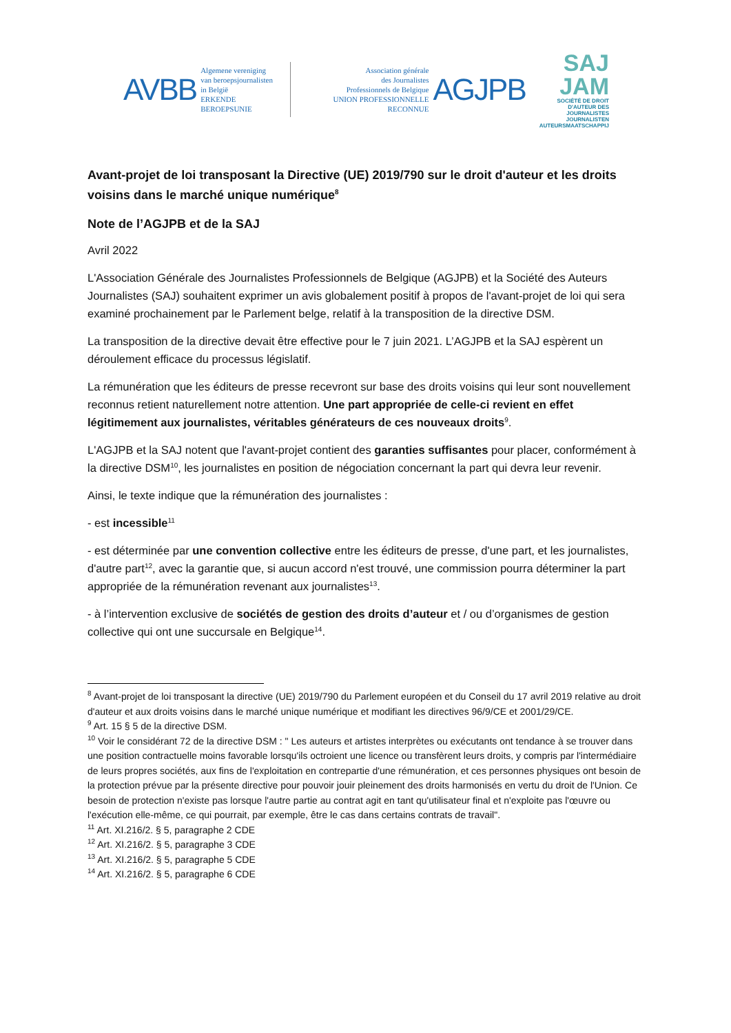AVBB Algemene vereniging
van beroepsjournalisten
in België
ERKENDE BEROEPSUNIE Association générale
des Journalistes
Professionnels de Belgique
UNION PROFESSIONNELLE RECONNUE AGJPB
SAJ
JAM
SOCIÉTÉ DE DROIT
D'AUTEUR DES JOURNALISTES
JOURNALISTEN
AUTEURSMAATSCHAPPIJ
Avant-projet de loi transposant la Directive (UE) 2019/790 sur le droit d'auteur et les droits voisins dans le marché unique numérique<sup>8</sup>
Note de l’AGJPB et de la SAJ
Avril 2022
L'Association Générale des Journalistes Professionnels de Belgique (AGJPB) et la Société des Auteurs Journalistes (SAJ) souhaitent exprimer un avis globalement positif à propos de l'avant-projet de loi qui sera examiné prochainement par le Parlement belge, relatif à la transposition de la directive DSM.
La transposition de la directive devait être effective pour le 7 juin 2021. L’AGJPB et la SAJ espèrent un déroulement efficace du processus législatif.
La rémunération que les éditeurs de presse recevront sur base des droits voisins qui leur sont nouvellement reconnus retient naturellement notre attention. Une part appropriée de celle-ci revient en effet légitimement aux journalistes, véritables générateurs de ces nouveaux droits<sup>9</sup>.
L'AGJPB et la SAJ notent que l'avant-projet contient des garanties suffisantes pour placer, conformément à la directive DSM<sup>10</sup>, les journalistes en position de négociation concernant la part qui devra leur revenir.
Ainsi, le texte indique que la rémunération des journalistes :
- est incessible<sup>11</sup>
- est déterminée par une convention collective entre les éditeurs de presse, d'une part, et les journalistes, d'autre part<sup>12</sup>, avec la garantie que, si aucun accord n'est trouvé, une commission pourra déterminer la part appropriée de la rémunération revenant aux journalistes<sup>13</sup>.
- à l’intervention exclusive de sociétés de gestion des droits d’auteur et / ou d’organismes de gestion collective qui ont une succursale en Belgique<sup>14</sup>.
<sup>8</sup> Avant-projet de loi transposant la directive (UE) 2019/790 du Parlement européen et du Conseil du 17 avril 2019 relative au droit d'auteur et aux droits voisins dans le marché unique numérique et modifiant les directives 96/9/CE et 2001/29/CE.
<sup>9</sup> Art. 15 § 5 de la directive DSM.
<sup>10</sup> Voir le considérant 72 de la directive DSM : " Les auteurs et artistes interprètes ou exécutants ont tendance à se trouver dans une position contractuelle moins favorable lorsqu'ils octroient une licence ou transfèrent leurs droits, y compris par l'intermédiaire de leurs propres sociétés, aux fins de l'exploitation en contrepartie d'une rémunération, et ces personnes physiques ont besoin de la protection prévue par la présente directive pour pouvoir jouir pleinement des droits harmonisés en vertu du droit de l'Union. Ce besoin de protection n'existe pas lorsque l'autre partie au contrat agit en tant qu'utilisateur final et n'exploite pas l'œuvre ou l'exécution elle-même, ce qui pourrait, par exemple, être le cas dans certains contrats de travail".
<sup>11</sup> Art. XI.216/2. § 5, paragraphe 2 CDE
<sup>12</sup> Art. XI.216/2. § 5, paragraphe 3 CDE
<sup>13</sup> Art. XI.216/2. § 5, paragraphe 5 CDE
<sup>14</sup> Art. XI.216/2. § 5, paragraphe 6 CDE